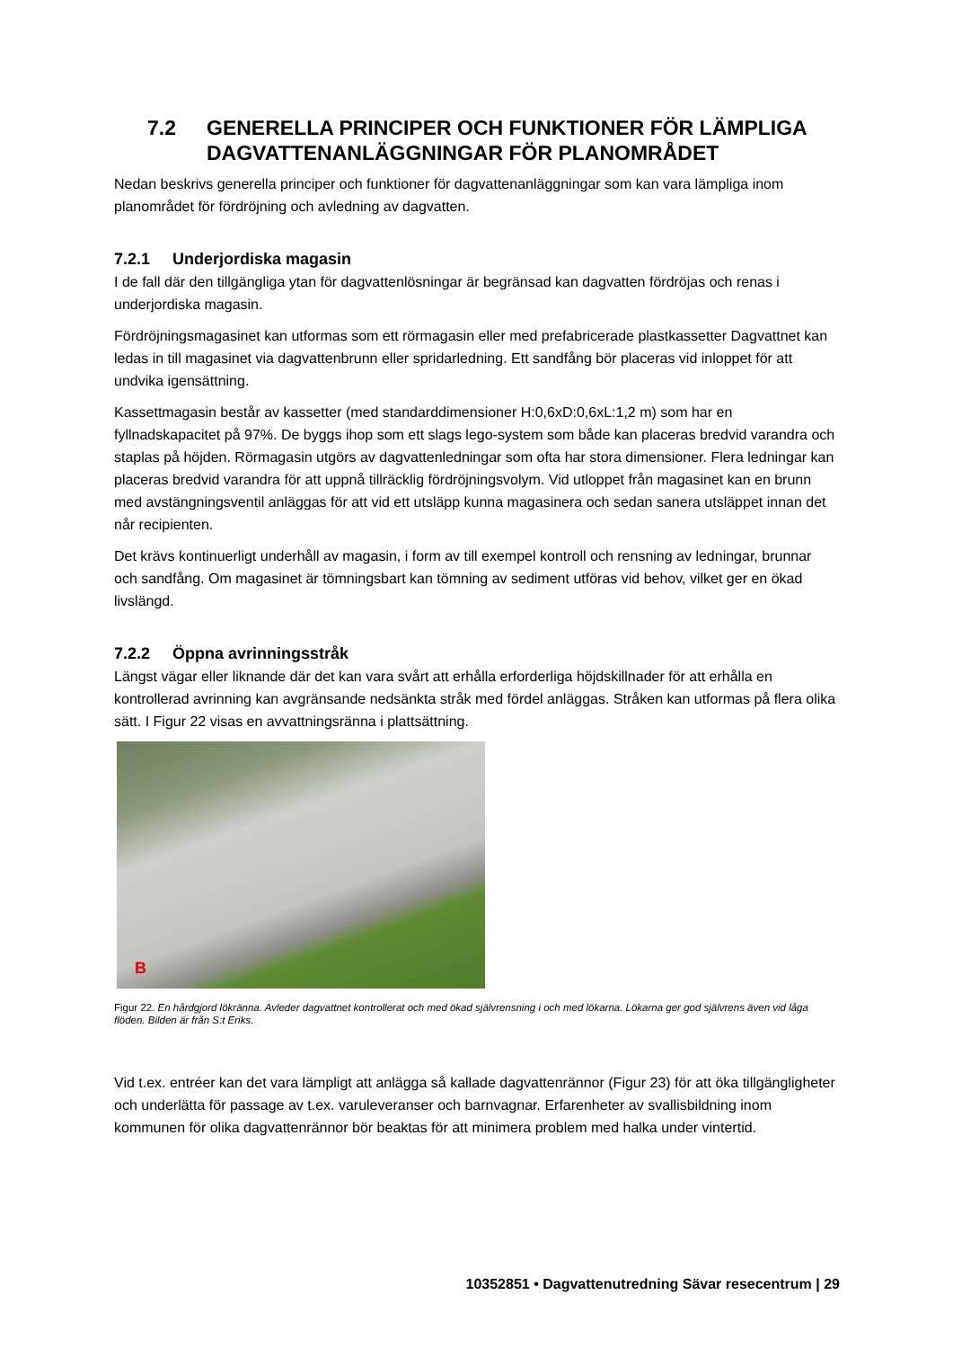7.2 GENERELLA PRINCIPER OCH FUNKTIONER FÖR LÄMPLIGA DAGVATTENANLÄGGNINGAR FÖR PLANOMRÅDET
Nedan beskrivs generella principer och funktioner för dagvattenanläggningar som kan vara lämpliga inom planområdet för fördröjning och avledning av dagvatten.
7.2.1 Underjordiska magasin
I de fall där den tillgängliga ytan för dagvattenlösningar är begränsad kan dagvatten fördröjas och renas i underjordiska magasin.
Fördröjningsmagasinet kan utformas som ett rörmagasin eller med prefabricerade plastkassetter Dagvattnet kan ledas in till magasinet via dagvattenbrunn eller spridarledning. Ett sandfång bör placeras vid inloppet för att undvika igensättning.
Kassettmagasin består av kassetter (med standarddimensioner H:0,6xD:0,6xL:1,2 m) som har en fyllnadskapacitet på 97%. De byggs ihop som ett slags lego-system som både kan placeras bredvid varandra och staplas på höjden. Rörmagasin utgörs av dagvattenledningar som ofta har stora dimensioner. Flera ledningar kan placeras bredvid varandra för att uppnå tillräcklig fördröjningsvolym. Vid utloppet från magasinet kan en brunn med avstängningsventil anläggas för att vid ett utsläpp kunna magasinera och sedan sanera utsläppet innan det når recipienten.
Det krävs kontinuerligt underhåll av magasin, i form av till exempel kontroll och rensning av ledningar, brunnar och sandfång. Om magasinet är tömningsbart kan tömning av sediment utföras vid behov, vilket ger en ökad livslängd.
7.2.2 Öppna avrinningsstråk
Längst vägar eller liknande där det kan vara svårt att erhålla erforderliga höjdskillnader för att erhålla en kontrollerad avrinning kan avgränsande nedsänkta stråk med fördel anläggas. Stråken kan utformas på flera olika sätt. I Figur 22 visas en avvattningsränna i plattsättning.
B
Figur 22. En hårdgjord lökränna. Avleder dagvattnet kontrollerat och med ökad självrensning i och med lökarna. Lökarna ger god självrens även vid låga flöden. Bilden är från S:t Eriks.
Vid t.ex. entréer kan det vara lämpligt att anlägga så kallade dagvattenrännor (Figur 23) för att öka tillgängligheter och underlätta för passage av t.ex. varuleveranser och barnvagnar. Erfarenheter av svallisbildning inom kommunen för olika dagvattenrännor bör beaktas för att minimera problem med halka under vintertid.
10352851 • Dagvattenutredning Sävar resecentrum | 29